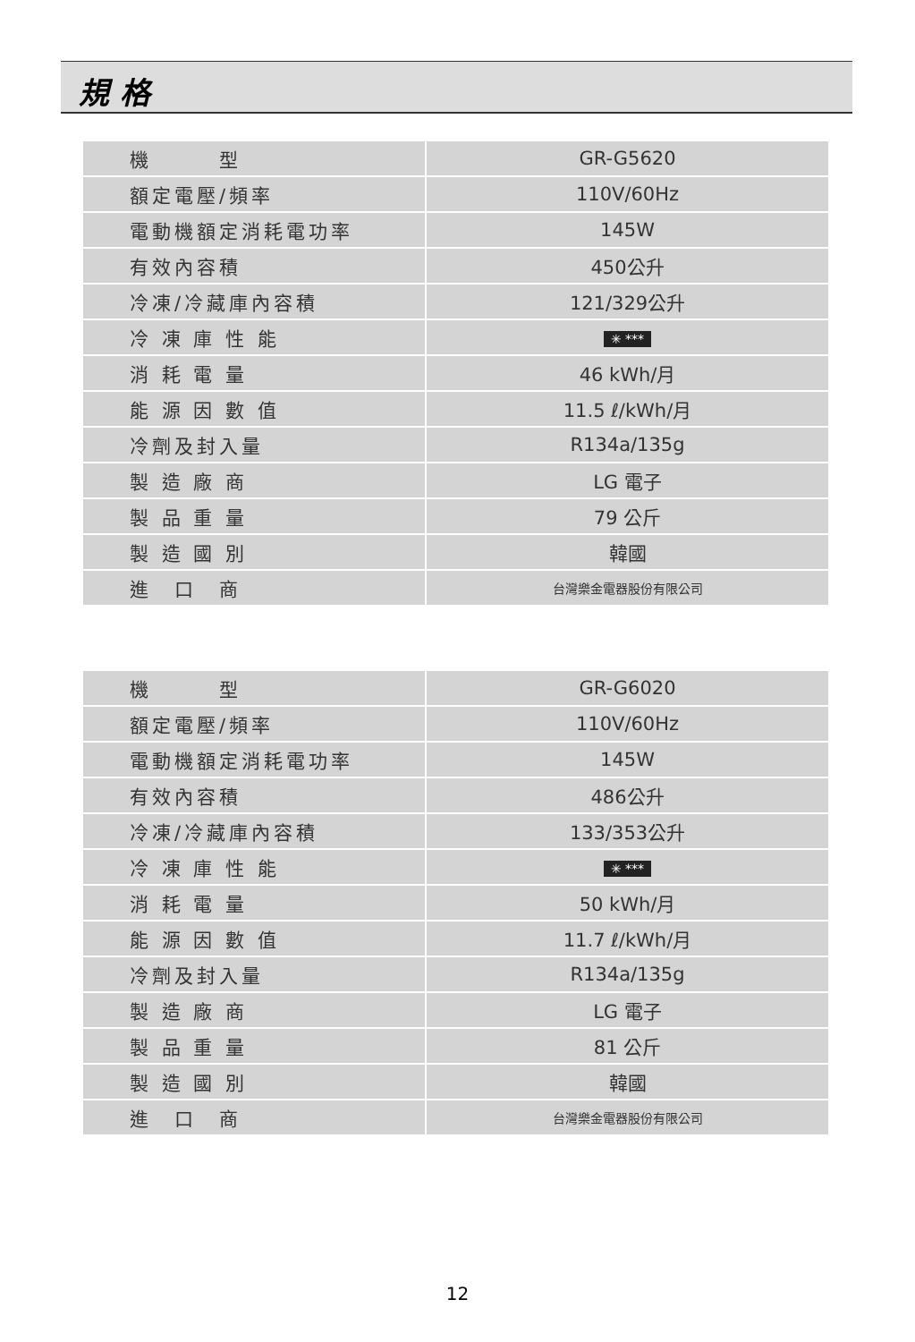規 格
| 機 型 | GR-G5620 |
| 額定電壓/頻率 | 110V/60Hz |
| 電動機額定消耗電功率 | 145W |
| 有效內容積 | 450公升 |
| 冷凍/冷藏庫內容積 | 121/329公升 |
| 冷 凍 庫 性 能 | ✳ *** |
| 消 耗 電 量 | 46 kWh/月 |
| 能 源 因 數 值 | 11.5 ℓ/kWh/月 |
| 冷劑及封入量 | R134a/135g |
| 製 造 廠 商 | LG 電子 |
| 製 品 重 量 | 79 公斤 |
| 製 造 國 別 | 韓國 |
| 進 口 商 | 台灣樂金電器股份有限公司 |
| 機 型 | GR-G6020 |
| 額定電壓/頻率 | 110V/60Hz |
| 電動機額定消耗電功率 | 145W |
| 有效內容積 | 486公升 |
| 冷凍/冷藏庫內容積 | 133/353公升 |
| 冷 凍 庫 性 能 | ✳ *** |
| 消 耗 電 量 | 50 kWh/月 |
| 能 源 因 數 值 | 11.7 ℓ/kWh/月 |
| 冷劑及封入量 | R134a/135g |
| 製 造 廠 商 | LG 電子 |
| 製 品 重 量 | 81 公斤 |
| 製 造 國 別 | 韓國 |
| 進 口 商 | 台灣樂金電器股份有限公司 |
12